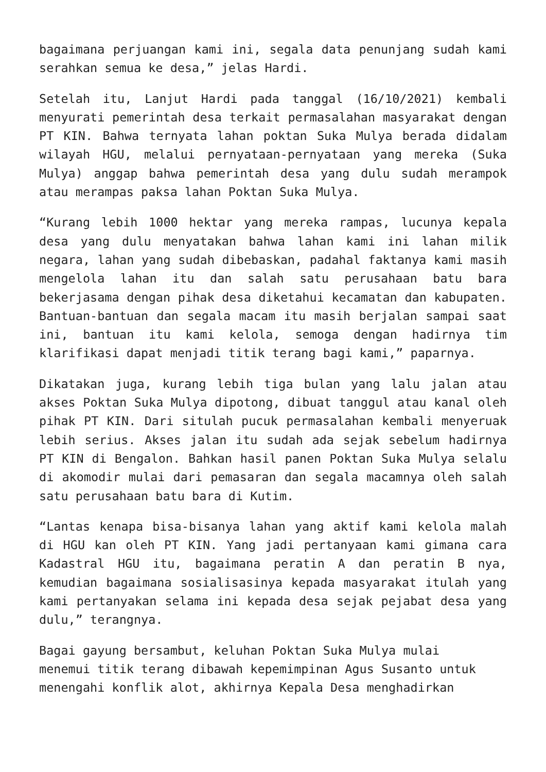bagaimana perjuangan kami ini, segala data penunjang sudah kami serahkan semua ke desa,” jelas Hardi.
Setelah itu, Lanjut Hardi pada tanggal (16/10/2021) kembali menyurati pemerintah desa terkait permasalahan masyarakat dengan PT KIN. Bahwa ternyata lahan poktan Suka Mulya berada didalam wilayah HGU, melalui pernyataan-pernyataan yang mereka (Suka Mulya) anggap bahwa pemerintah desa yang dulu sudah merampok atau merampas paksa lahan Poktan Suka Mulya.
“Kurang lebih 1000 hektar yang mereka rampas, lucunya kepala desa yang dulu menyatakan bahwa lahan kami ini lahan milik negara, lahan yang sudah dibebaskan, padahal faktanya kami masih mengelola lahan itu dan salah satu perusahaan batu bara bekerjasama dengan pihak desa diketahui kecamatan dan kabupaten. Bantuan-bantuan dan segala macam itu masih berjalan sampai saat ini, bantuan itu kami kelola, semoga dengan hadirnya tim klarifikasi dapat menjadi titik terang bagi kami,” paparnya.
Dikatakan juga, kurang lebih tiga bulan yang lalu jalan atau akses Poktan Suka Mulya dipotong, dibuat tanggul atau kanal oleh pihak PT KIN. Dari situlah pucuk permasalahan kembali menyeruak lebih serius. Akses jalan itu sudah ada sejak sebelum hadirnya PT KIN di Bengalon. Bahkan hasil panen Poktan Suka Mulya selalu di akomodir mulai dari pemasaran dan segala macamnya oleh salah satu perusahaan batu bara di Kutim.
“Lantas kenapa bisa-bisanya lahan yang aktif kami kelola malah di HGU kan oleh PT KIN. Yang jadi pertanyaan kami gimana cara Kadastral HGU itu, bagaimana peratin A dan peratin B nya, kemudian bagaimana sosialisasinya kepada masyarakat itulah yang kami pertanyakan selama ini kepada desa sejak pejabat desa yang dulu,” terangnya.
Bagai gayung bersambut, keluhan Poktan Suka Mulya mulai
menemui titik terang dibawah kepemimpinan Agus Susanto untuk
menengahi konflik alot, akhirnya Kepala Desa menghadirkan